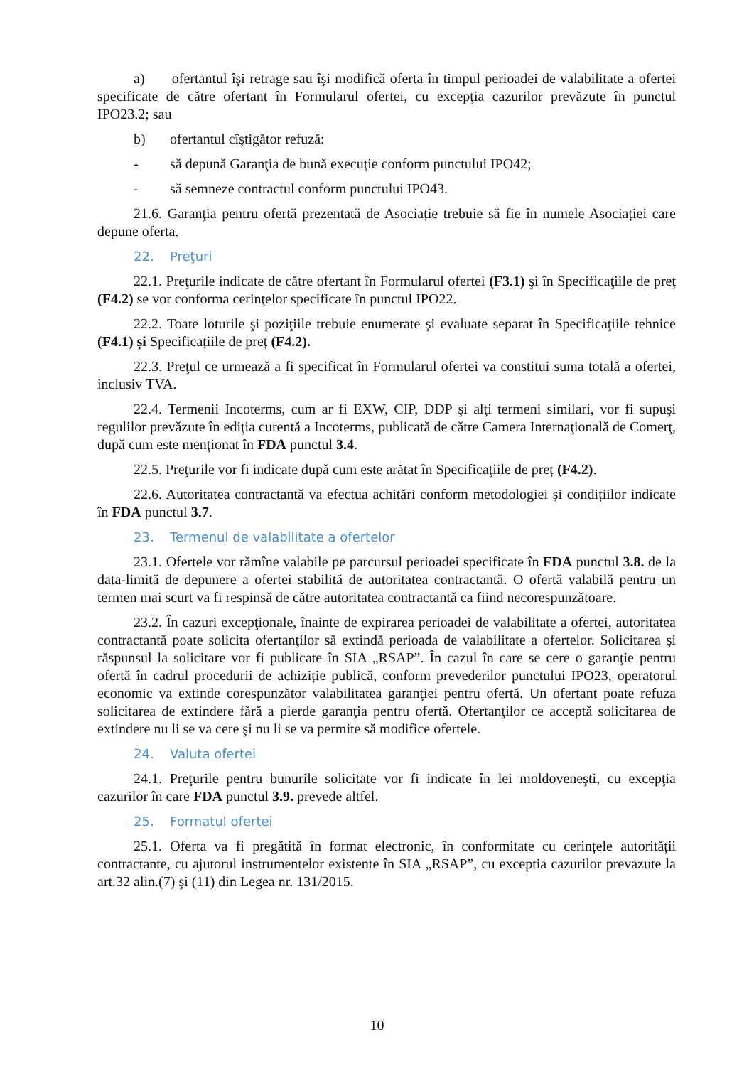a) ofertantul îşi retrage sau îşi modifică oferta în timpul perioadei de valabilitate a ofertei specificate de către ofertant în Formularul ofertei, cu excepţia cazurilor prevăzute în punctul IPO23.2; sau
b) ofertantul cîştigător refuză:
- să depună Garanţia de bună execuţie conform punctului IPO42;
- să semneze contractul conform punctului IPO43.
21.6. Garanţia pentru ofertă prezentată de Asociație trebuie să fie în numele Asociației care depune oferta.
22. Preţuri
22.1. Preţurile indicate de către ofertant în Formularul ofertei (F3.1) şi în Specificaţiile de preț (F4.2) se vor conforma cerinţelor specificate în punctul IPO22.
22.2. Toate loturile şi poziţiile trebuie enumerate şi evaluate separat în Specificaţiile tehnice (F4.1) și Specificațiile de preț (F4.2).
22.3. Preţul ce urmează a fi specificat în Formularul ofertei va constitui suma totală a ofertei, inclusiv TVA.
22.4. Termenii Incoterms, cum ar fi EXW, CIP, DDP şi alţi termeni similari, vor fi supuşi regulilor prevăzute în ediţia curentă a Incoterms, publicată de către Camera Internaţională de Comerţ, după cum este menţionat în FDA punctul 3.4.
22.5. Preţurile vor fi indicate după cum este arătat în Specificaţiile de preț (F4.2).
22.6. Autoritatea contractantă va efectua achitări conform metodologiei și condițiilor indicate în FDA punctul 3.7.
23. Termenul de valabilitate a ofertelor
23.1. Ofertele vor rămîne valabile pe parcursul perioadei specificate în FDA punctul 3.8. de la data-limită de depunere a ofertei stabilită de autoritatea contractantă. O ofertă valabilă pentru un termen mai scurt va fi respinsă de către autoritatea contractantă ca fiind necorespunzătoare.
23.2. În cazuri excepţionale, înainte de expirarea perioadei de valabilitate a ofertei, autoritatea contractantă poate solicita ofertanţilor să extindă perioada de valabilitate a ofertelor. Solicitarea şi răspunsul la solicitare vor fi publicate în SIA „RSAP”. În cazul în care se cere o garanţie pentru ofertă în cadrul procedurii de achiziție publică, conform prevederilor punctului IPO23, operatorul economic va extinde corespunzător valabilitatea garanţiei pentru ofertă. Un ofertant poate refuza solicitarea de extindere fără a pierde garanţia pentru ofertă. Ofertanţilor ce acceptă solicitarea de extindere nu li se va cere şi nu li se va permite să modifice ofertele.
24. Valuta ofertei
24.1. Preţurile pentru bunurile solicitate vor fi indicate în lei moldoveneşti, cu excepţia cazurilor în care FDA punctul 3.9. prevede altfel.
25. Formatul ofertei
25.1. Oferta va fi pregătită în format electronic, în conformitate cu cerințele autorității contractante, cu ajutorul instrumentelor existente în SIA „RSAP”, cu exceptia cazurilor prevazute la art.32 alin.(7) şi (11) din Legea nr. 131/2015.
10